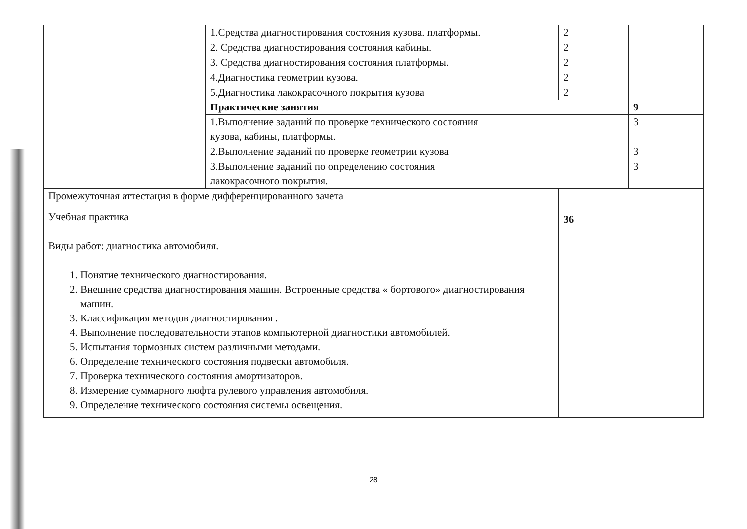| | 1.Средства диагностирования состояния кузова. платформы. | 2 | |
| | 2. Средства диагностирования состояния кабины. | 2 | |
| | 3. Средства диагностирования состояния платформы. | 2 | |
| | 4.Диагностика геометрии кузова. | 2 | |
| | 5.Диагностика лакокрасочного покрытия кузова | 2 | |
| | Практические занятия | | 9 |
| | 1.Выполнение заданий по проверке технического состояния кузова, кабины, платформы. | | 3 |
| | 2.Выполнение заданий по проверке геометрии кузова | | 3 |
| | 3.Выполнение заданий по определению состояния лакокрасочного покрытия. | | 3 |
| Промежуточная аттестация в форме дифференцированного зачета | | | |
| Учебная практика Виды работ: диагностика автомобиля. 1. Понятие технического диагностирования. 2. Внешние средства диагностирования машин. Встроенные средства « бортового» диагностирования машин. 3. Классификация методов диагностирования . 4. Выполнение последовательности этапов компьютерной диагностики автомобилей. 5. Испытания тормозных систем различными методами. 6. Определение технического состояния подвески автомобиля. 7. Проверка технического состояния амортизаторов. 8. Измерение суммарного люфта рулевого управления автомобиля. 9. Определение технического состояния системы освещения. | | 36 | |
28